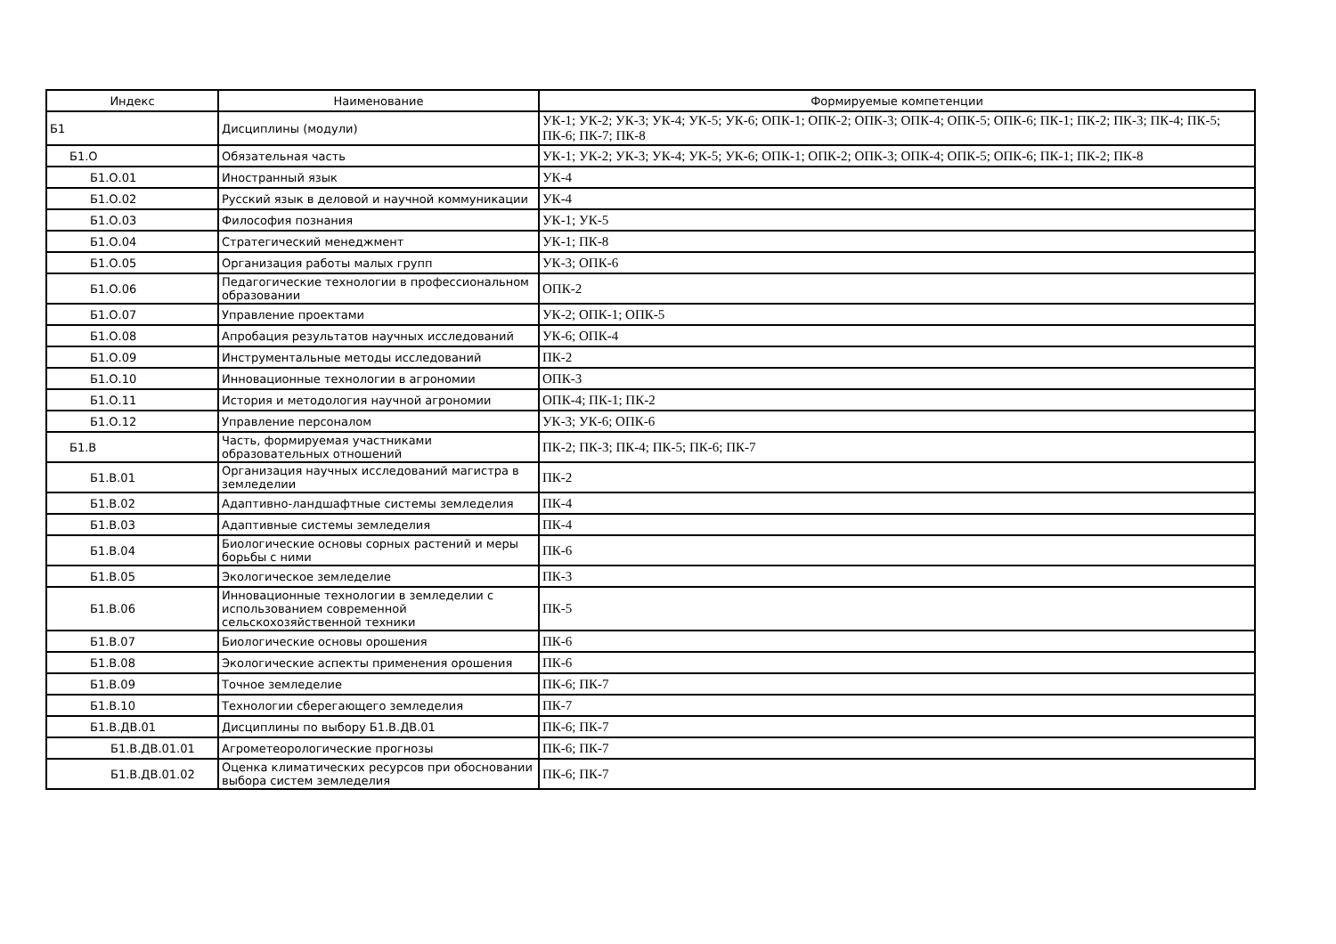| Индекс | Наименование | Формируемые компетенции |
| --- | --- | --- |
| Б1 | Дисциплины (модули) | УК-1; УК-2; УК-3; УК-4; УК-5; УК-6; ОПК-1; ОПК-2; ОПК-3; ОПК-4; ОПК-5; ОПК-6; ПК-1; ПК-2; ПК-3; ПК-4; ПК-5; ПК-6; ПК-7; ПК-8 |
| Б1.О | Обязательная часть | УК-1; УК-2; УК-3; УК-4; УК-5; УК-6; ОПК-1; ОПК-2; ОПК-3; ОПК-4; ОПК-5; ОПК-6; ПК-1; ПК-2; ПК-8 |
| Б1.О.01 | Иностранный язык | УК-4 |
| Б1.О.02 | Русский язык в деловой и научной коммуникации | УК-4 |
| Б1.О.03 | Философия познания | УК-1; УК-5 |
| Б1.О.04 | Стратегический менеджмент | УК-1; ПК-8 |
| Б1.О.05 | Организация работы малых групп | УК-3; ОПК-6 |
| Б1.О.06 | Педагогические технологии в профессиональном образовании | ОПК-2 |
| Б1.О.07 | Управление проектами | УК-2; ОПК-1; ОПК-5 |
| Б1.О.08 | Апробация результатов научных исследований | УК-6; ОПК-4 |
| Б1.О.09 | Инструментальные методы исследований | ПК-2 |
| Б1.О.10 | Инновационные технологии в агрономии | ОПК-3 |
| Б1.О.11 | История и методология научной агрономии | ОПК-4; ПК-1; ПК-2 |
| Б1.О.12 | Управление персоналом | УК-3; УК-6; ОПК-6 |
| Б1.В | Часть, формируемая участниками образовательных отношений | ПК-2; ПК-3; ПК-4; ПК-5; ПК-6; ПК-7 |
| Б1.В.01 | Организация научных исследований магистра в земледелии | ПК-2 |
| Б1.В.02 | Адаптивно-ландшафтные системы земледелия | ПК-4 |
| Б1.В.03 | Адаптивные системы земледелия | ПК-4 |
| Б1.В.04 | Биологические основы сорных растений и меры борьбы с ними | ПК-6 |
| Б1.В.05 | Экологическое земледелие | ПК-3 |
| Б1.В.06 | Инновационные технологии в земледелии с использованием современной сельскохозяйственной техники | ПК-5 |
| Б1.В.07 | Биологические основы орошения | ПК-6 |
| Б1.В.08 | Экологические аспекты применения орошения | ПК-6 |
| Б1.В.09 | Точное земледелие | ПК-6; ПК-7 |
| Б1.В.10 | Технологии сберегающего земледелия | ПК-7 |
| Б1.В.ДВ.01 | Дисциплины по выбору Б1.В.ДВ.01 | ПК-6; ПК-7 |
| Б1.В.ДВ.01.01 | Агрометеорологические прогнозы | ПК-6; ПК-7 |
| Б1.В.ДВ.01.02 | Оценка климатических ресурсов при обосновании выбора систем земледелия | ПК-6; ПК-7 |